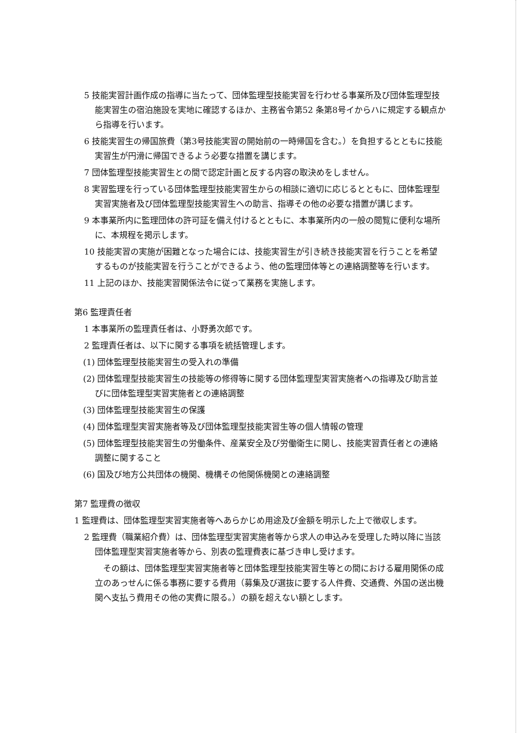5 技能実習計画作成の指導に当たって、団体監理型技能実習を行わせる事業所及び団体監理型技能実習生の宿泊施設を実地に確認するほか、主務省令第52 条第8号イからハに規定する観点から指導を行います。
6 技能実習生の帰国旅費（第3号技能実習の開始前の一時帰国を含む。）を負担するとともに技能実習生が円滑に帰国できるよう必要な措置を講じます。
7 団体監理型技能実習生との間で認定計画と反する内容の取決めをしません。
8 実習監理を行っている団体監理型技能実習生からの相談に適切に応じるとともに、団体監理型実習実施者及び団体監理型技能実習生への助言、指導その他の必要な措置が講じます。
9 本事業所内に監理団体の許可証を備え付けるとともに、本事業所内の一般の閲覧に便利な場所に、本規程を掲示します。
10 技能実習の実施が困難となった場合には、技能実習生が引き続き技能実習を行うことを希望するものが技能実習を行うことができるよう、他の監理団体等との連絡調整等を行います。
11 上記のほか、技能実習関係法令に従って業務を実施します。
第6 監理責任者
1 本事業所の監理責任者は、小野勇次郎です。
2 監理責任者は、以下に関する事項を統括管理します。
(1) 団体監理型技能実習生の受入れの準備
(2) 団体監理型技能実習生の技能等の修得等に関する団体監理型実習実施者への指導及び助言並びに団体監理型実習実施者との連絡調整
(3) 団体監理型技能実習生の保護
(4) 団体監理型実習実施者等及び団体監理型技能実習生等の個人情報の管理
(5) 団体監理型技能実習生の労働条件、産業安全及び労働衛生に関し、技能実習責任者との連絡調整に関すること
(6) 国及び地方公共団体の機関、機構その他関係機関との連絡調整
第7 監理費の徴収
1 監理費は、団体監理型実習実施者等へあらかじめ用途及び金額を明示した上で徴収します。
2 監理費（職業紹介費）は、団体監理型実習実施者等から求人の申込みを受理した時以降に当該団体監理型実習実施者等から、別表の監理費表に基づき申し受けます。
その額は、団体監理型実習実施者等と団体監理型技能実習生等との間における雇用関係の成立のあっせんに係る事務に要する費用（募集及び選抜に要する人件費、交通費、外国の送出機関へ支払う費用その他の実費に限る。）の額を超えない額とします。